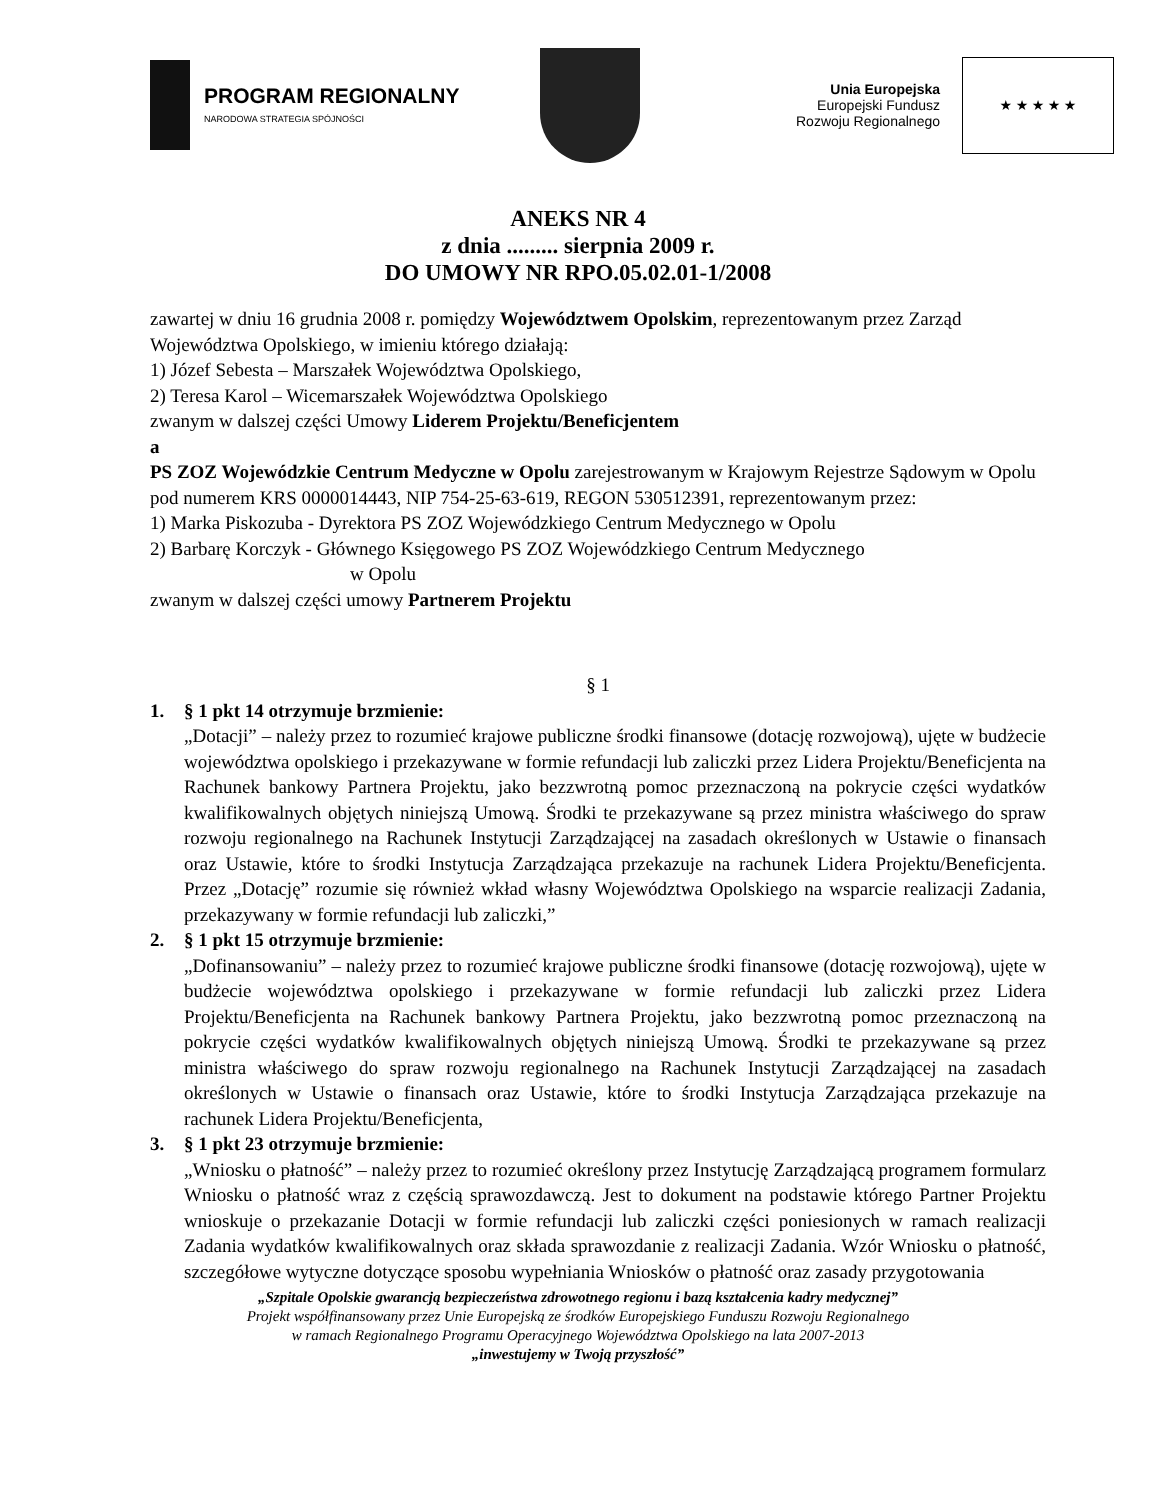PROGRAM REGIONALNY
NARODOWA STRATEGIA SPÓJNOŚCI
Unia Europejska
Europejski Fundusz
Rozwoju Regionalnego
★ ★ ★ ★ ★
ANEKS NR 4
z dnia ......... sierpnia 2009 r.
DO UMOWY NR RPO.05.02.01-1/2008
zawartej w dniu 16 grudnia 2008 r. pomiędzy Województwem Opolskim, reprezentowanym przez Zarząd Województwa Opolskiego, w imieniu którego działają:
1) Józef Sebesta – Marszałek Województwa Opolskiego,
2) Teresa Karol – Wicemarszałek Województwa Opolskiego
zwanym w dalszej części Umowy Liderem Projektu/Beneficjentem
a
PS ZOZ Wojewódzkie Centrum Medyczne w Opolu zarejestrowanym w Krajowym Rejestrze Sądowym w Opolu pod numerem KRS 0000014443, NIP 754-25-63-619, REGON 530512391, reprezentowanym przez:
1) Marka Piskozuba - Dyrektora PS ZOZ Wojewódzkiego Centrum Medycznego w Opolu
2) Barbarę Korczyk - Głównego Księgowego PS ZOZ Wojewódzkiego Centrum Medycznego
w Opolu
zwanym w dalszej części umowy Partnerem Projektu
§ 1
1. § 1 pkt 14 otrzymuje brzmienie:
„Dotacji” – należy przez to rozumieć krajowe publiczne środki finansowe (dotację rozwojową), ujęte w budżecie województwa opolskiego i przekazywane w formie refundacji lub zaliczki przez Lidera Projektu/Beneficjenta na Rachunek bankowy Partnera Projektu, jako bezzwrotną pomoc przeznaczoną na pokrycie części wydatków kwalifikowalnych objętych niniejszą Umową. Środki te przekazywane są przez ministra właściwego do spraw rozwoju regionalnego na Rachunek Instytucji Zarządzającej na zasadach określonych w Ustawie o finansach oraz Ustawie, które to środki Instytucja Zarządzająca przekazuje na rachunek Lidera Projektu/Beneficjenta. Przez „Dotację” rozumie się również wkład własny Województwa Opolskiego na wsparcie realizacji Zadania, przekazywany w formie refundacji lub zaliczki,”
2. § 1 pkt 15 otrzymuje brzmienie:
„Dofinansowaniu” – należy przez to rozumieć krajowe publiczne środki finansowe (dotację rozwojową), ujęte w budżecie województwa opolskiego i przekazywane w formie refundacji lub zaliczki przez Lidera Projektu/Beneficjenta na Rachunek bankowy Partnera Projektu, jako bezzwrotną pomoc przeznaczoną na pokrycie części wydatków kwalifikowalnych objętych niniejszą Umową. Środki te przekazywane są przez ministra właściwego do spraw rozwoju regionalnego na Rachunek Instytucji Zarządzającej na zasadach określonych w Ustawie o finansach oraz Ustawie, które to środki Instytucja Zarządzająca przekazuje na rachunek Lidera Projektu/Beneficjenta,
3. § 1 pkt 23 otrzymuje brzmienie:
„Wniosku o płatność” – należy przez to rozumieć określony przez Instytucję Zarządzającą programem formularz Wniosku o płatność wraz z częścią sprawozdawczą. Jest to dokument na podstawie którego Partner Projektu wnioskuje o przekazanie Dotacji w formie refundacji lub zaliczki części poniesionych w ramach realizacji Zadania wydatków kwalifikowalnych oraz składa sprawozdanie z realizacji Zadania. Wzór Wniosku o płatność, szczegółowe wytyczne dotyczące sposobu wypełniania Wniosków o płatność oraz zasady przygotowania
„Szpitale Opolskie gwarancją bezpieczeństwa zdrowotnego regionu i bazą kształcenia kadry medycznej”
Projekt współfinansowany przez Unie Europejską ze środków Europejskiego Funduszu Rozwoju Regionalnego
w ramach Regionalnego Programu Operacyjnego Województwa Opolskiego na lata 2007-2013
„inwestujemy w Twoją przyszłość”